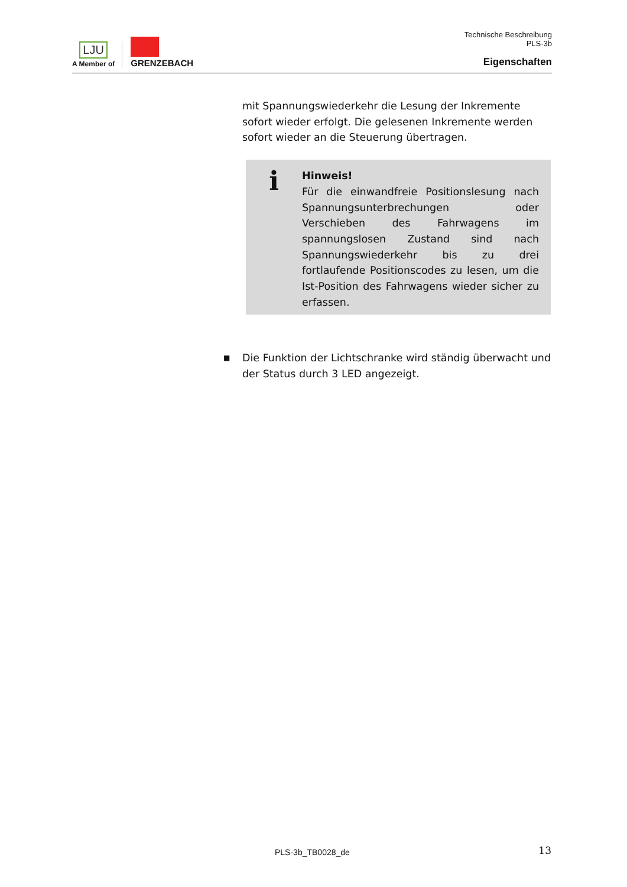LJU
A Member of
GRENZEBACH
Technische Beschreibung
PLS-3b
Eigenschaften
mit Spannungswiederkehr die Lesung der Inkremente sofort wieder erfolgt. Die gelesenen Inkremente werden sofort wieder an die Steuerung übertragen.
i
Hinweis!
Für die einwandfreie Positionslesung nach Spannungsunterbrechungen oder Verschieben des Fahrwagens im spannungslosen Zustand sind nach Spannungswiederkehr bis zu drei fortlaufende Positionscodes zu lesen, um die Ist-Position des Fahrwagens wieder sicher zu erfassen.
■ Die Funktion der Lichtschranke wird ständig überwacht und der Status durch 3 LED angezeigt.
PLS-3b_TB0028_de 13